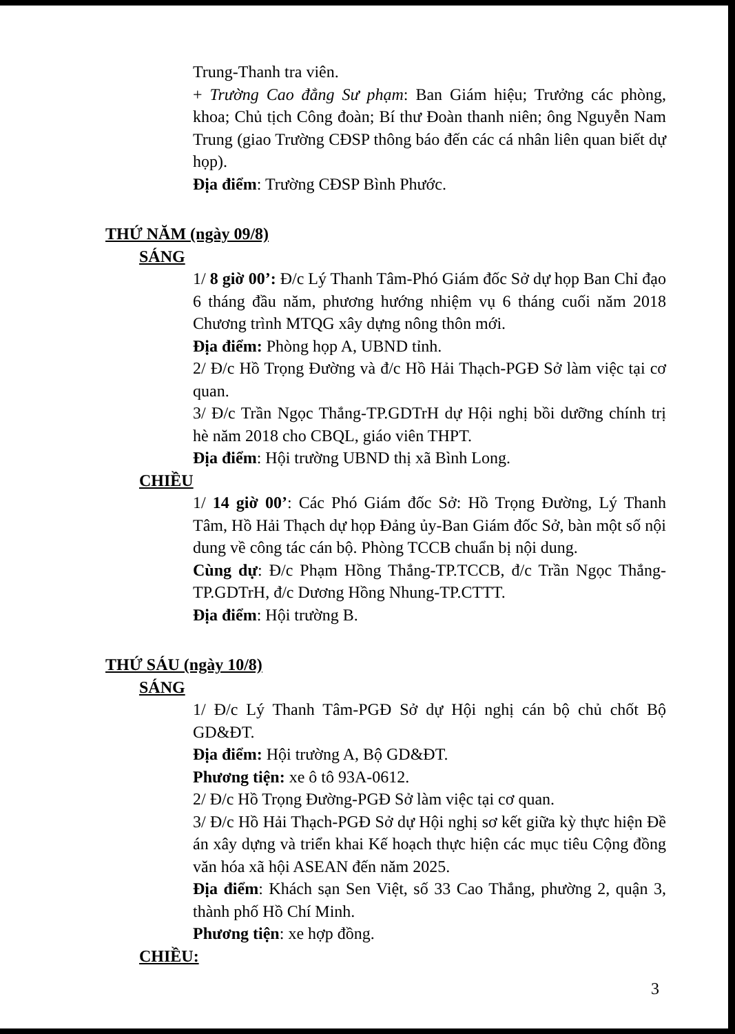Trung-Thanh tra viên.
+ Trường Cao đẳng Sư phạm: Ban Giám hiệu; Trưởng các phòng, khoa; Chủ tịch Công đoàn; Bí thư Đoàn thanh niên; ông Nguyễn Nam Trung (giao Trường CĐSP thông báo đến các cá nhân liên quan biết dự họp).
Địa điểm: Trường CĐSP Bình Phước.
THỨ NĂM (ngày 09/8)
SÁNG
1/ 8 giờ 00’: Đ/c Lý Thanh Tâm-Phó Giám đốc Sở dự họp Ban Chỉ đạo 6 tháng đầu năm, phương hướng nhiệm vụ 6 tháng cuối năm 2018 Chương trình MTQG xây dựng nông thôn mới.
Địa điểm: Phòng họp A, UBND tỉnh.
2/ Đ/c Hồ Trọng Đường và đ/c Hồ Hải Thạch-PGĐ Sở làm việc tại cơ quan.
3/ Đ/c Trần Ngọc Thắng-TP.GDTrH dự Hội nghị bồi dưỡng chính trị hè năm 2018 cho CBQL, giáo viên THPT.
Địa điểm: Hội trường UBND thị xã Bình Long.
CHIỀU
1/ 14 giờ 00’: Các Phó Giám đốc Sở: Hồ Trọng Đường, Lý Thanh Tâm, Hồ Hải Thạch dự họp Đảng ủy-Ban Giám đốc Sở, bàn một số nội dung về công tác cán bộ. Phòng TCCB chuẩn bị nội dung.
Cùng dự: Đ/c Phạm Hồng Thắng-TP.TCCB, đ/c Trần Ngọc Thắng-TP.GDTrH, đ/c Dương Hồng Nhung-TP.CTTT.
Địa điểm: Hội trường B.
THỨ SÁU (ngày 10/8)
SÁNG
1/ Đ/c Lý Thanh Tâm-PGĐ Sở dự Hội nghị cán bộ chủ chốt Bộ GD&ĐT.
Địa điểm: Hội trường A, Bộ GD&ĐT.
Phương tiện: xe ô tô 93A-0612.
2/ Đ/c Hồ Trọng Đường-PGĐ Sở làm việc tại cơ quan.
3/ Đ/c Hồ Hải Thạch-PGĐ Sở dự Hội nghị sơ kết giữa kỳ thực hiện Đề án xây dựng và triển khai Kế hoạch thực hiện các mục tiêu Cộng đồng văn hóa xã hội ASEAN đến năm 2025.
Địa điểm: Khách sạn Sen Việt, số 33 Cao Thắng, phường 2, quận 3, thành phố Hồ Chí Minh.
Phương tiện: xe hợp đồng.
CHIỀU:
3